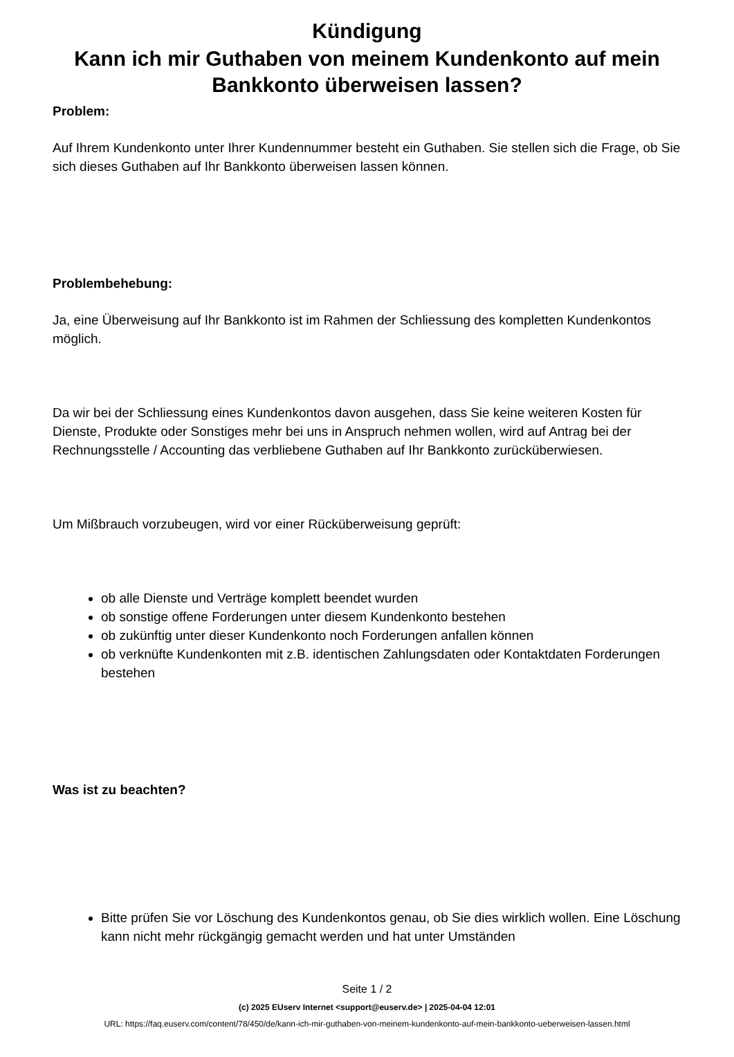Kündigung
Kann ich mir Guthaben von meinem Kundenkonto auf mein Bankkonto überweisen lassen?
Problem:
Auf Ihrem Kundenkonto unter Ihrer Kundennummer besteht ein Guthaben. Sie stellen sich die Frage, ob Sie sich dieses Guthaben auf Ihr Bankkonto überweisen lassen können.
Problembehebung:
Ja, eine Überweisung auf Ihr Bankkonto ist im Rahmen der Schliessung des kompletten Kundenkontos möglich.
Da wir bei der Schliessung eines Kundenkontos davon ausgehen, dass Sie keine weiteren Kosten für Dienste, Produkte oder Sonstiges mehr bei uns in Anspruch nehmen wollen, wird auf Antrag bei der Rechnungsstelle / Accounting das verbliebene Guthaben auf Ihr Bankkonto zurücküberwiesen.
Um Mißbrauch vorzubeugen, wird vor einer Rücküberweisung geprüft:
ob alle Dienste und Verträge komplett beendet wurden
ob sonstige offene Forderungen unter diesem Kundenkonto bestehen
ob zukünftig unter dieser Kundenkonto noch Forderungen anfallen können
ob verknüfte Kundenkonten mit z.B. identischen Zahlungsdaten oder Kontaktdaten Forderungen bestehen
Was ist zu beachten?
Bitte prüfen Sie vor Löschung des Kundenkontos genau, ob Sie dies wirklich wollen. Eine Löschung kann nicht mehr rückgängig gemacht werden und hat unter Umständen
Seite 1 / 2
(c) 2025 EUserv Internet <support@euserv.de> | 2025-04-04 12:01
URL: https://faq.euserv.com/content/78/450/de/kann-ich-mir-guthaben-von-meinem-kundenkonto-auf-mein-bankkonto-ueberweisen-lassen.html